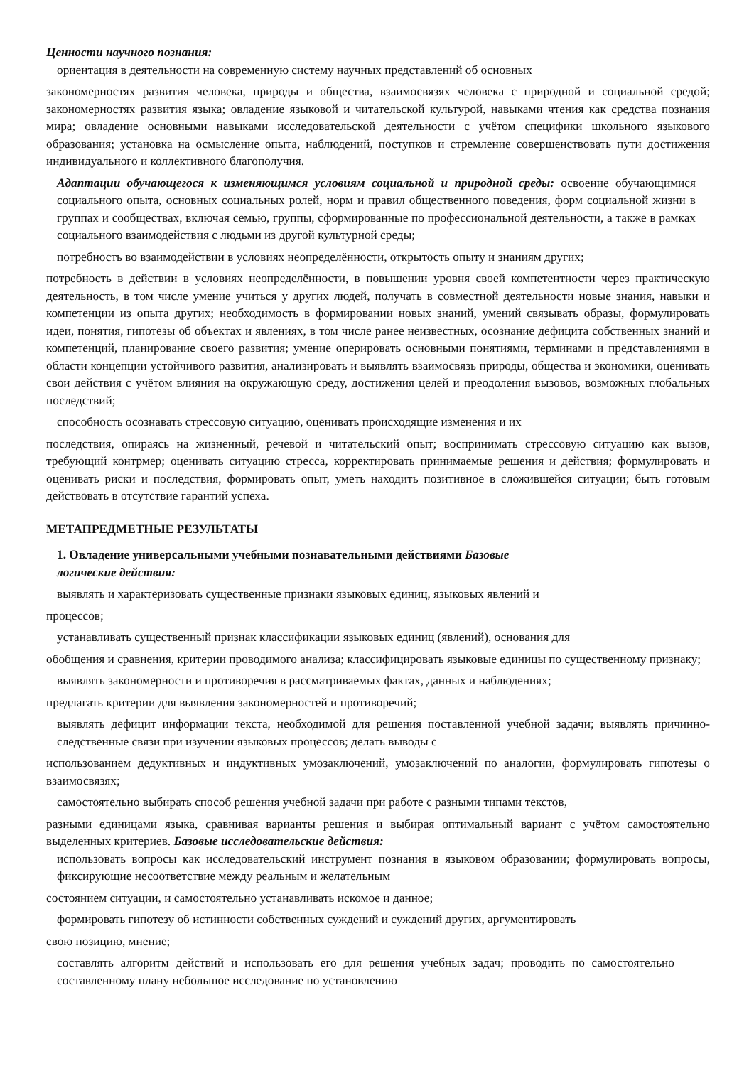Ценности научного познания:
ориентация в деятельности на современную систему научных представлений об основных
закономерностях развития человека, природы и общества, взаимосвязях человека с природной и социальной средой; закономерностях развития языка; овладение языковой и читательской культурой, навыками чтения как средства познания мира; овладение основными навыками исследовательской деятельности с учётом специфики школьного языкового образования; установка на осмысление опыта, наблюдений, поступков и стремление совершенствовать пути достижения индивидуального и коллективного благополучия.
Адаптации обучающегося к изменяющимся условиям социальной и природной среды: освоение обучающимися социального опыта, основных социальных ролей, норм и правил общественного поведения, форм социальной жизни в группах и сообществах, включая семью, группы, сформированные по профессиональной деятельности, а также в рамках социального взаимодействия с людьми из другой культурной среды;
потребность во взаимодействии в условиях неопределённости, открытость опыту и знаниям других;
потребность в действии в условиях неопределённости, в повышении уровня своей компетентности через практическую деятельность, в том числе умение учиться у других людей, получать в совместной деятельности новые знания, навыки и компетенции из опыта других; необходимость в формировании новых знаний, умений связывать образы, формулировать идеи, понятия, гипотезы об объектах и явлениях, в том числе ранее неизвестных, осознание дефицита собственных знаний и компетенций, планирование своего развития; умение оперировать основными понятиями, терминами и представлениями в области концепции устойчивого развития, анализировать и выявлять взаимосвязь природы, общества и экономики, оценивать свои действия с учётом влияния на окружающую среду, достижения целей и преодоления вызовов, возможных глобальных последствий;
способность осознавать стрессовую ситуацию, оценивать происходящие изменения и их
последствия, опираясь на жизненный, речевой и читательский опыт; воспринимать стрессовую ситуацию как вызов, требующий контрмер; оценивать ситуацию стресса, корректировать принимаемые решения и действия; формулировать и оценивать риски и последствия, формировать опыт, уметь находить позитивное в сложившейся ситуации; быть готовым действовать в отсутствие гарантий успеха.
МЕТАПРЕДМЕТНЫЕ РЕЗУЛЬТАТЫ
1. Овладение универсальными учебными познавательными действиями Базовые
логические действия:
выявлять и характеризовать существенные признаки языковых единиц, языковых явлений и
процессов;
устанавливать существенный признак классификации языковых единиц (явлений), основания для
обобщения и сравнения, критерии проводимого анализа; классифицировать языковые единицы по существенному признаку;
выявлять закономерности и противоречия в рассматриваемых фактах, данных и наблюдениях;
предлагать критерии для выявления закономерностей и противоречий;
выявлять дефицит информации текста, необходимой для решения поставленной учебной задачи; выявлять причинно-следственные связи при изучении языковых процессов; делать выводы с
использованием дедуктивных и индуктивных умозаключений, умозаключений по аналогии, формулировать гипотезы о взаимосвязях;
самостоятельно выбирать способ решения учебной задачи при работе с разными типами текстов,
разными единицами языка, сравнивая варианты решения и выбирая оптимальный вариант с учётом самостоятельно выделенных критериев. Базовые исследовательские действия:
использовать вопросы как исследовательский инструмент познания в языковом образовании; формулировать вопросы, фиксирующие несоответствие между реальным и желательным
состоянием ситуации, и самостоятельно устанавливать искомое и данное;
формировать гипотезу об истинности собственных суждений и суждений других, аргументировать
свою позицию, мнение;
составлять алгоритм действий и использовать его для решения учебных задач; проводить по самостоятельно составленному плану небольшое исследование по установлению